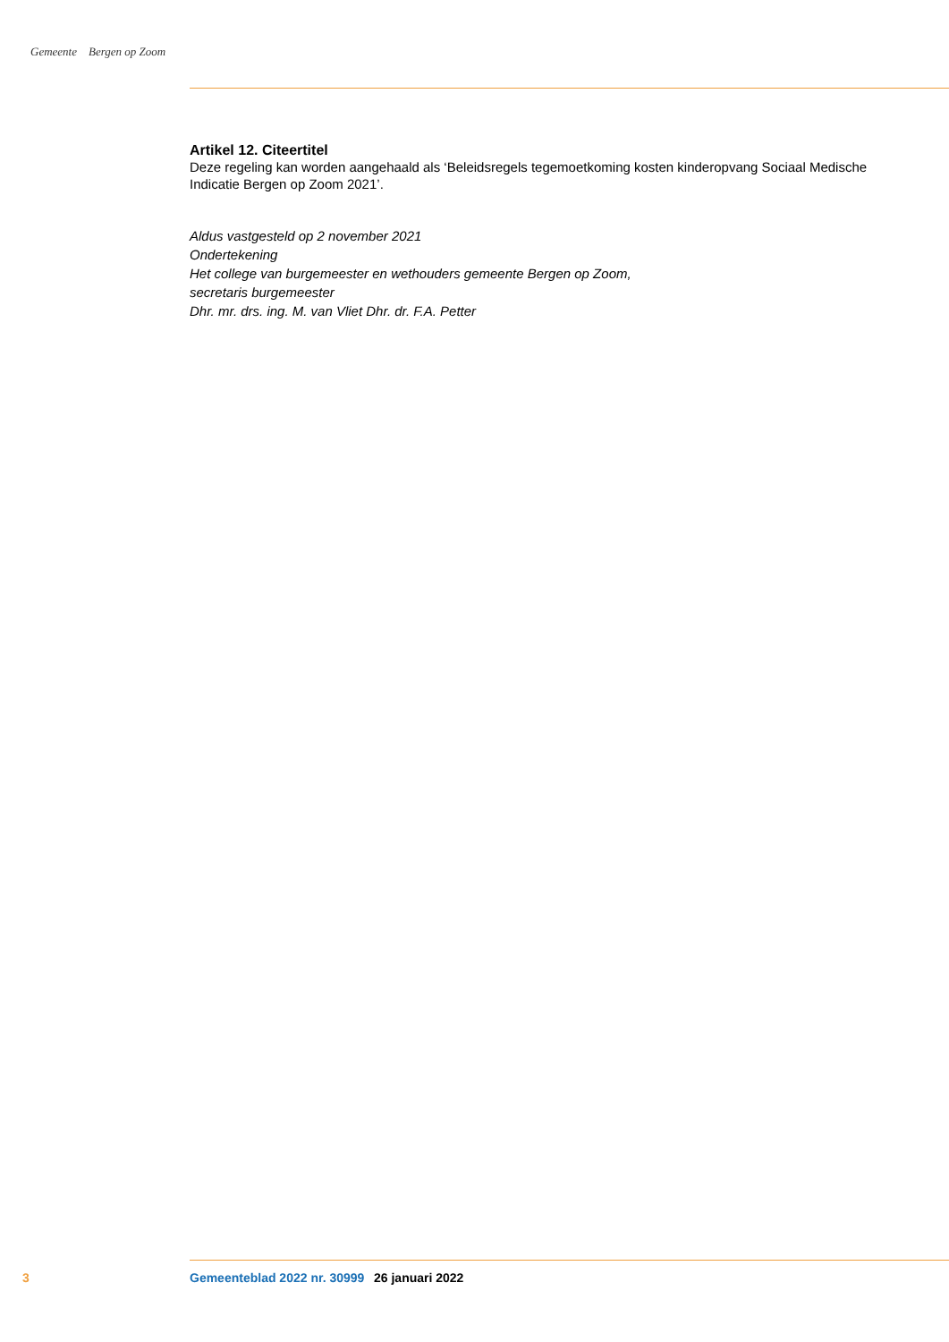Gemeente Bergen op Zoom
Artikel 12. Citeertitel
Deze regeling kan worden aangehaald als ‘Beleidsregels tegemoetkoming kosten kinderopvang Sociaal Medische Indicatie Bergen op Zoom 2021’.
Aldus vastgesteld op 2 november 2021
Ondertekening
Het college van burgemeester en wethouders gemeente Bergen op Zoom,
secretaris burgemeester
Dhr. mr. drs. ing. M. van Vliet Dhr. dr. F.A. Petter
3 Gemeenteblad 2022 nr. 30999 26 januari 2022